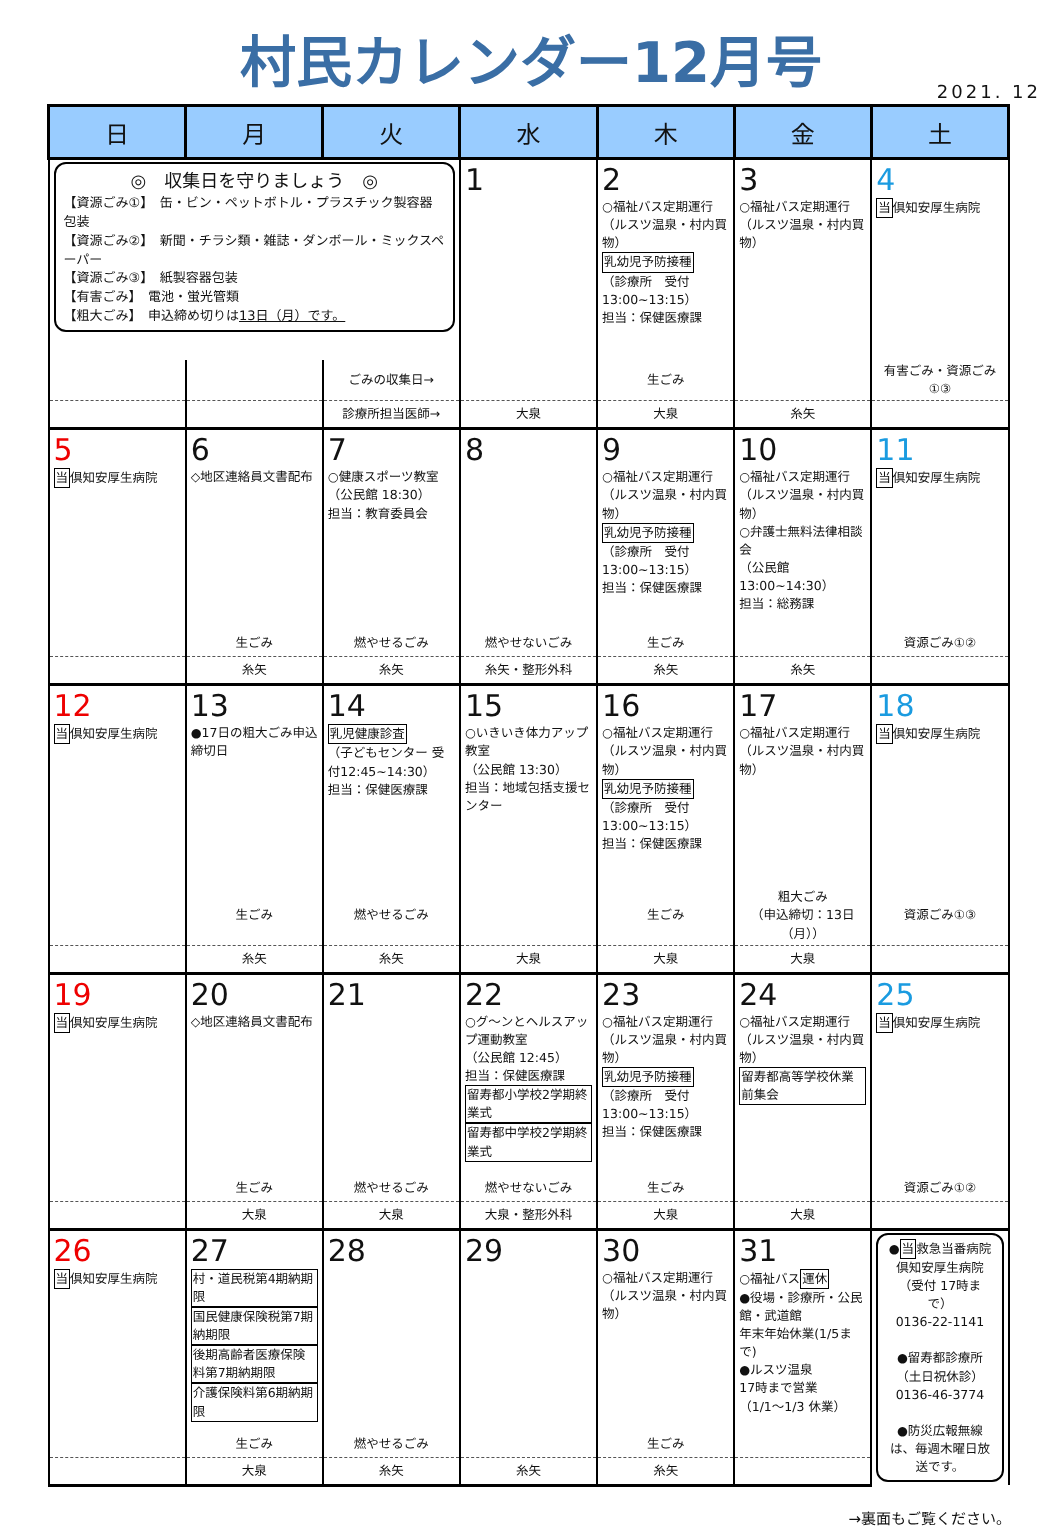村民カレンダー12月号
2021. 12
| 日 | 月 | 火 | 水 | 木 | 金 | 土 |
| --- | --- | --- | --- | --- | --- | --- |
| ◎ 収集日を守りましょう ◎ 【資源ごみ①】 缶・ビン・ペットボトル・プラスチック製容器包装 【資源ごみ②】 新聞・チラシ類・雑誌・ダンボール・ミックスペーパー 【資源ごみ③】 紙製容器包装 【有害ごみ】 電池・蛍光管類 【粗大ごみ】 申込締め切りは 13日（月）です。 | | | 1 | 2 ○福祉バス定期運行（ルスツ温泉・村内買物） 乳幼児予防接種 （診療所 受付13:00~13:15） 担当：保健医療課 | 3 ○福祉バス定期運行（ルスツ温泉・村内買物） | 4 当 倶知安厚生病院 |
| | | ごみの収集日→ | | 生ごみ | | 有害ごみ・資源ごみ①③ |
| | | 診療所担当医師→ | 大泉 | 大泉 | 糸矢 | |
| 5 当 倶知安厚生病院 | 6 ◇地区連絡員文書配布 | 7 ○健康スポーツ教室（公民館 18:30） 担当：教育委員会 | 8 | 9 ○福祉バス定期運行（ルスツ温泉・村内買物） 乳幼児予防接種 （診療所 受付13:00~13:15） 担当：保健医療課 | 10 ○福祉バス定期運行（ルスツ温泉・村内買物） ○弁護士無料法律相談会 （公民館 13:00~14:30） 担当：総務課 | 11 当 倶知安厚生病院 |
| | 生ごみ | 燃やせるごみ | 燃やせないごみ | 生ごみ | | 資源ごみ①② |
| | 糸矢 | 糸矢 | 糸矢・整形外科 | 糸矢 | 糸矢 | |
| 12 当 倶知安厚生病院 | 13 ●17日の粗大ごみ申込締切日 | 14 乳児健康診査 （子どもセンター 受付12:45~14:30） 担当：保健医療課 | 15 ○いきいき体力アップ教室 （公民館 13:30） 担当：地域包括支援センター | 16 ○福祉バス定期運行（ルスツ温泉・村内買物） 乳幼児予防接種 （診療所 受付13:00~13:15） 担当：保健医療課 | 17 ○福祉バス定期運行（ルスツ温泉・村内買物） | 18 当 倶知安厚生病院 |
| | 生ごみ | 燃やせるごみ | | 生ごみ | 粗大ごみ （申込締切：13日（月）） | 資源ごみ①③ |
| | 糸矢 | 糸矢 | 大泉 | 大泉 | 大泉 | |
| 19 当 倶知安厚生病院 | 20 ◇地区連絡員文書配布 | 21 | 22 ○グ～ンとヘルスアップ運動教室 （公民館 12:45） 担当：保健医療課 留寿都小学校2学期終業式 留寿都中学校2学期終業式 | 23 ○福祉バス定期運行（ルスツ温泉・村内買物） 乳幼児予防接種 （診療所 受付13:00~13:15） 担当：保健医療課 | 24 ○福祉バス定期運行（ルスツ温泉・村内買物） 留寿都高等学校休業前集会 | 25 当 倶知安厚生病院 |
| | 生ごみ | 燃やせるごみ | 燃やせないごみ | 生ごみ | | 資源ごみ①② |
| | 大泉 | 大泉 | 大泉・整形外科 | 大泉 | 大泉 | |
| 26 当 倶知安厚生病院 | 27 村・道民税第4期納期限 国民健康保険税第7期納期限 後期高齢者医療保険料第7期納期限 介護保険料第6期納期限 | 28 | 29 | 30 ○福祉バス定期運行（ルスツ温泉・村内買物） | 31 ○福祉バス 運休 ●役場・診療所・公民館・武道館 年末年始休業(1/5まで) ●ルスツ温泉 17時まで営業 （1/1～1/3 休業） | ● 当 救急当番病院 倶知安厚生病院 （受付 17時まで） 0136-22-1141 ●留寿都診療所 （土日祝休診） 0136-46-3774 ●防災広報無線は、毎週木曜日放送です。 |
| | 生ごみ | 燃やせるごみ | | 生ごみ | | |
| | 大泉 | 糸矢 | 糸矢 | 糸矢 | | |
→裏面もご覧ください。